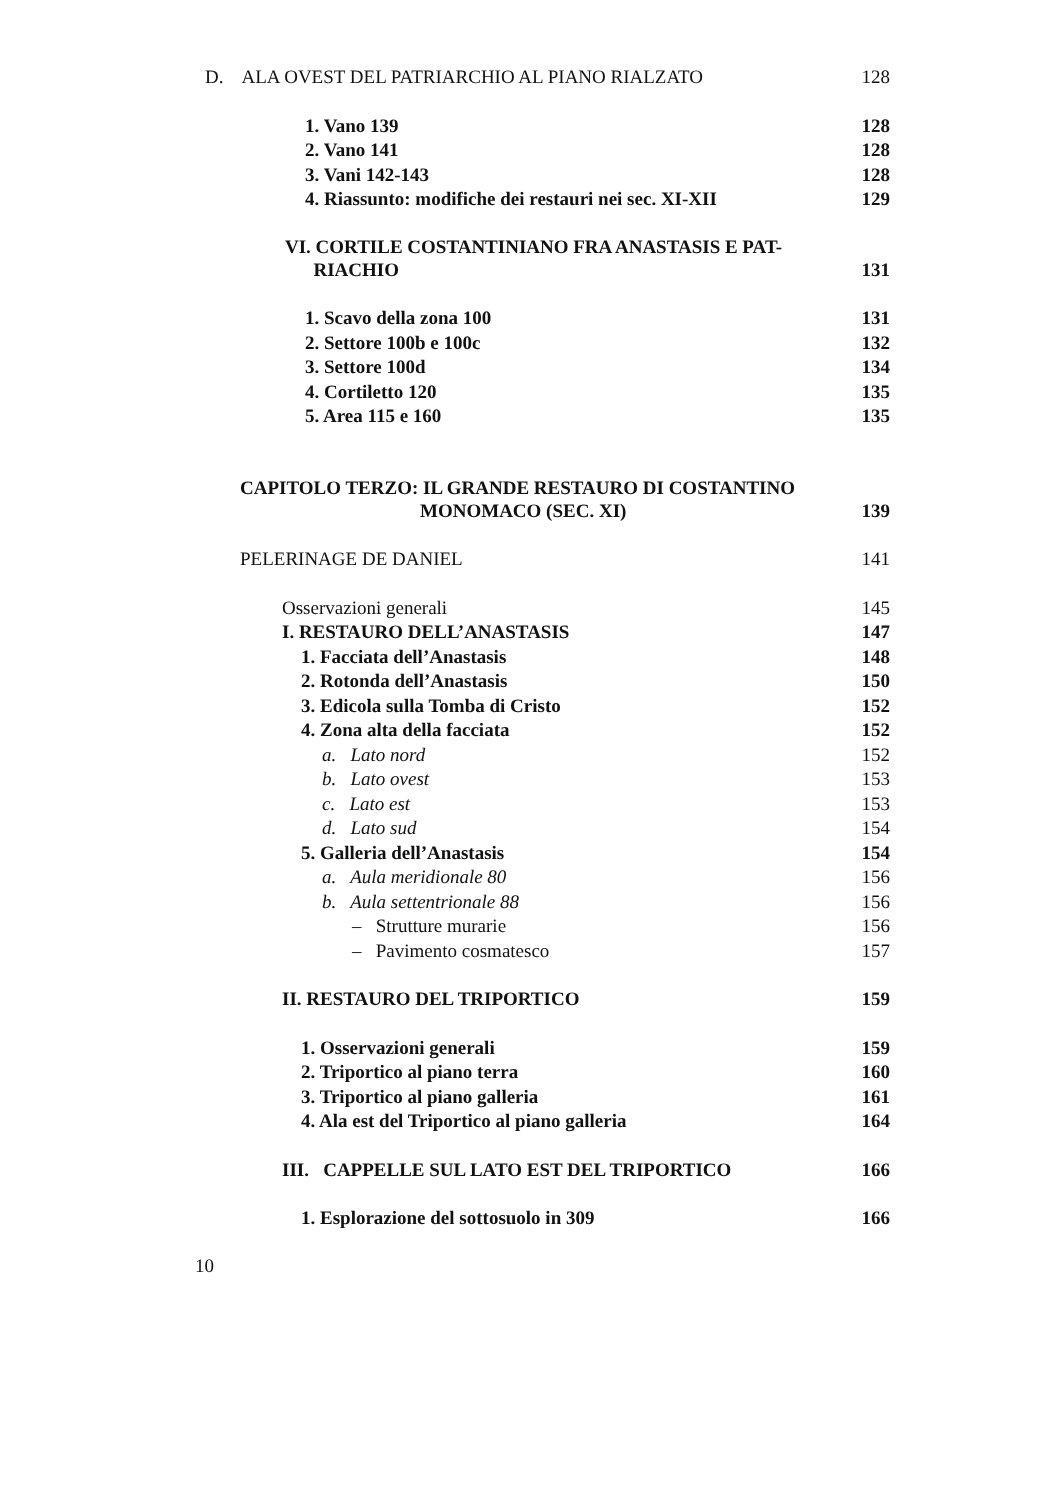D. ALA OVEST DEL PATRIARCHIO AL PIANO RIALZATO 128
1. Vano 139 128
2. Vano 141 128
3. Vani 142-143 128
4. Riassunto: modifiche dei restauri nei sec. XI-XII 129
VI. CORTILE COSTANTINIANO FRA ANASTASIS E PAT-
RIACHIO 131
1. Scavo della zona 100 131
2. Settore 100b e 100c 132
3. Settore 100d 134
4. Cortiletto 120 135
5. Area 115 e 160 135
CAPITOLO TERZO: IL GRANDE RESTAURO DI COSTANTINO
MONOMACO (SEC. XI) 139
PELERINAGE DE DANIEL 141
Osservazioni generali 145
I. RESTAURO DELL’ANASTASIS 147
1. Facciata dell’Anastasis 148
2. Rotonda dell’Anastasis 150
3. Edicola sulla Tomba di Cristo 152
4. Zona alta della facciata 152
a. Lato nord 152
b. Lato ovest 153
c. Lato est 153
d. Lato sud 154
5. Galleria dell’Anastasis 154
a. Aula meridionale 80 156
b. Aula settentrionale 88 156
– Strutture murarie 156
– Pavimento cosmatesco 157
II. RESTAURO DEL TRIPORTICO 159
1. Osservazioni generali 159
2. Triportico al piano terra 160
3. Triportico al piano galleria 161
4. Ala est del Triportico al piano galleria 164
III. CAPPELLE SUL LATO EST DEL TRIPORTICO 166
1. Esplorazione del sottosuolo in 309 166
10